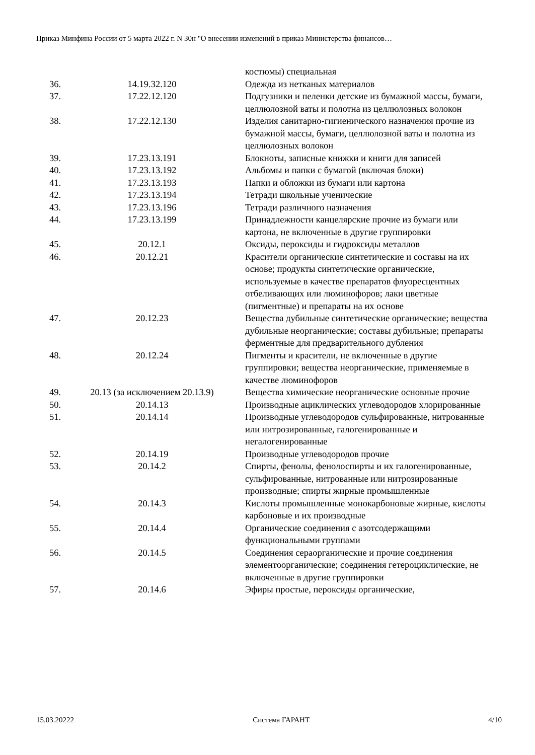Приказ Минфина России от 5 марта 2022 г. N 30н "О внесении изменений в приказ Министерства финансов…
| | | костюмы) специальная |
| 36. | 14.19.32.120 | Одежда из нетканых материалов |
| 37. | 17.22.12.120 | Подгузники и пеленки детские из бумажной массы, бумаги, целлюлозной ваты и полотна из целлюлозных волокон |
| 38. | 17.22.12.130 | Изделия санитарно-гигиенического назначения прочие из бумажной массы, бумаги, целлюлозной ваты и полотна из целлюлозных волокон |
| 39. | 17.23.13.191 | Блокноты, записные книжки и книги для записей |
| 40. | 17.23.13.192 | Альбомы и папки с бумагой (включая блоки) |
| 41. | 17.23.13.193 | Папки и обложки из бумаги или картона |
| 42. | 17.23.13.194 | Тетради школьные ученические |
| 43. | 17.23.13.196 | Тетради различного назначения |
| 44. | 17.23.13.199 | Принадлежности канцелярские прочие из бумаги или картона, не включенные в другие группировки |
| 45. | 20.12.1 | Оксиды, пероксиды и гидроксиды металлов |
| 46. | 20.12.21 | Красители органические синтетические и составы на их основе; продукты синтетические органические, используемые в качестве препаратов флуоресцентных отбеливающих или люминофоров; лаки цветные (пигментные) и препараты на их основе |
| 47. | 20.12.23 | Вещества дубильные синтетические органические; вещества дубильные неорганические; составы дубильные; препараты ферментные для предварительного дубления |
| 48. | 20.12.24 | Пигменты и красители, не включенные в другие группировки; вещества неорганические, применяемые в качестве люминофоров |
| 49. | 20.13 (за исключением 20.13.9) | Вещества химические неорганические основные прочие |
| 50. | 20.14.13 | Производные ациклических углеводородов хлорированные |
| 51. | 20.14.14 | Производные углеводородов сульфированные, нитрованные или нитрозированные, галогенированные и негалогенированные |
| 52. | 20.14.19 | Производные углеводородов прочие |
| 53. | 20.14.2 | Спирты, фенолы, фенолоспирты и их галогенированные, сульфированные, нитрованные или нитрозированные производные; спирты жирные промышленные |
| 54. | 20.14.3 | Кислоты промышленные монокарбоновые жирные, кислоты карбоновые и их производные |
| 55. | 20.14.4 | Органические соединения с азотсодержащими функциональными группами |
| 56. | 20.14.5 | Соединения сераорганические и прочие соединения элементоорганические; соединения гетероциклические, не включенные в другие группировки |
| 57. | 20.14.6 | Эфиры простые, пероксиды органические, |
15.03.20222 Система ГАРАНТ 4/10